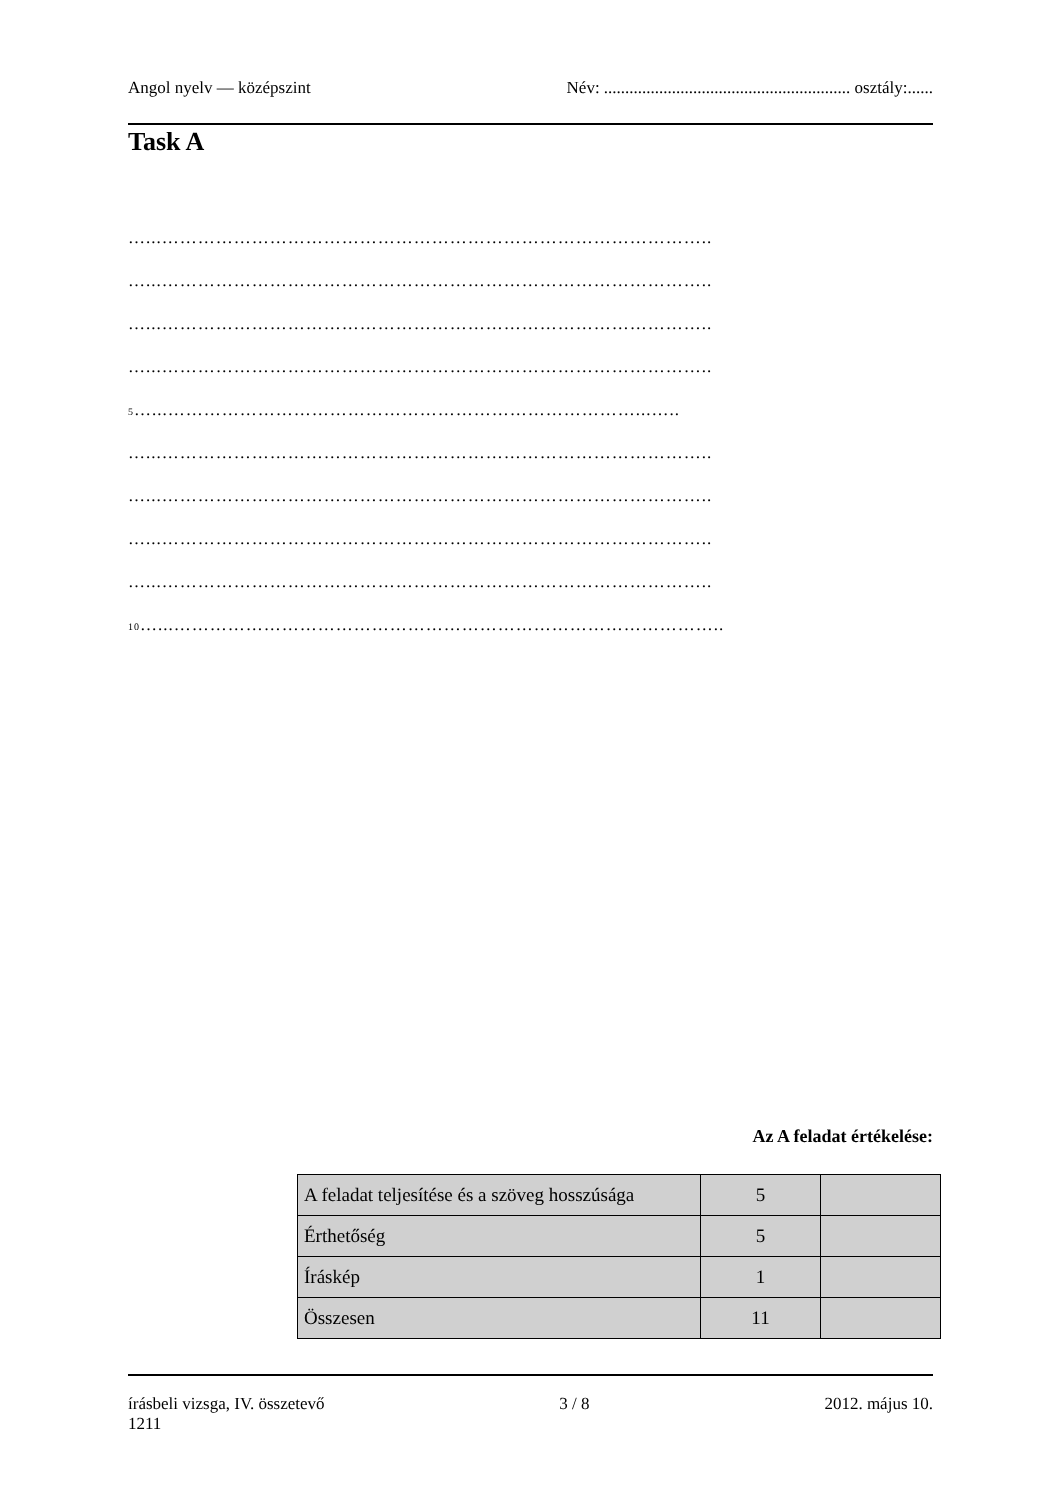Angol nyelv — középszint Név: .......................................................... osztály:......
Task A
…...………………………………………………………………………………..
…...………………………………………………………………………………..
…...………………………………………………………………………………..
…...………………………………………………………………………………..
5…...……………………………………………………………………...…..
…...………………………………………………………………………………..
…...………………………………………………………………………………..
…...………………………………………………………………………………..
…...………………………………………………………………………………..
10…...………………………………………………………………………………..
Az A feladat értékelése:
| A feladat teljesítése és a szöveg hosszúsága | 5 | |
| Érthetőség | 5 | |
| Íráskép | 1 | |
| Összesen | 11 | |
írásbeli vizsga, IV. összetevő
1211 3 / 8 2012. május 10.